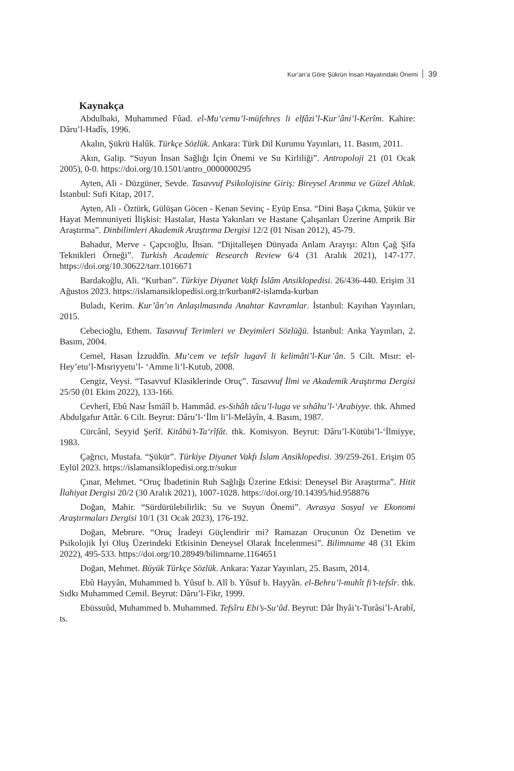Kur’an’a Göre Şükrün İnsan Hayatındaki Önemi 39
Kaynakça
Abdulbaki, Muhammed Fûad. el-Mu‘cemu’l-müfehres li elfâzi’l-Kur’âni’l-Kerîm. Kahire: Dâru’l-Hadîs, 1996.
Akalın, Şükrü Halûk. Türkçe Sözlük. Ankara: Türk Dil Kurumu Yayınları, 11. Basım, 2011.
Akın, Galip. “Suyun İnsan Sağlığı İçin Önemi ve Su Kirliliği”. Antropoloji 21 (01 Ocak 2005), 0-0. https://doi.org/10.1501/antro_0000000295
Ayten, Ali - Düzgüner, Sevde. Tasavvuf Psikolojisine Giriş: Bireysel Arınma ve Güzel Ahlak. İstanbul: Sufi Kitap, 2017.
Ayten, Ali - Öztürk, Gülüşan Göcen - Kenan Sevinç - Eyüp Ensa. “Dini Başa Çıkma, Şükür ve Hayat Memnuniyeti İlişkisi: Hastalar, Hasta Yakınları ve Hastane Çalışanları Üzerine Amprik Bir Araştırma”. Dinbilimleri Akademik Araştırma Dergisi 12/2 (01 Nisan 2012), 45-79.
Bahadur, Merve - Çapcıoğlu, İhsan. “Dijitalleşen Dünyada Anlam Arayışı: Altın Çağ Şifa Teknikleri Örneği”. Turkish Academic Research Review 6/4 (31 Aralık 2021), 147-177. https://doi.org/10.30622/tarr.1016671
Bardakoğlu, Ali. “Kurban”. Türkiye Diyanet Vakfı İslâm Ansiklopedisi. 26/436-440. Erişim 31 Ağustos 2023. https://islamansiklopedisi.org.tr/kurban#2-islamda-kurban
Buladı, Kerim. Kur’ân’ın Anlaşılmasında Anahtar Kavramlar. İstanbul: Kayıhan Yayınları, 2015.
Cebecioğlu, Ethem. Tasavvuf Terimleri ve Deyimleri Sözlüğü. İstanbul: Anka Yayınları, 2. Basım, 2004.
Cemel, Hasan İzzuddîn. Mu‘cem ve tefsîr lugavî li kelimâti’l-Kur’ân. 5 Cilt. Mısır: el-Hey’etu’l-Mısriyyetu’l- ‘Amme li’l-Kutub, 2008.
Cengiz, Veysi. “Tasavvuf Klasiklerinde Oruç”. Tasavvuf İlmi ve Akademik Araştırma Dergisi 25/50 (01 Ekim 2022), 133-166.
Cevherî, Ebû Nasr İsmâîl b. Hammâd. es-Sıhâh tâcu’l-luga ve sıhâhu’l-‘Arabiyye. thk. Ahmed Abdulgafur Attâr. 6 Cilt. Beyrut: Dâru’l-‘İlm li’l-Melâyîn, 4. Basım, 1987.
Cürcânî, Seyyid Şerîf. Kitâbü’t-Ta‘rîfât. thk. Komisyon. Beyrut: Dâru’l-Kütübi’l-‘İlmiyye, 1983.
Çağrıcı, Mustafa. “Şükür”. Türkiye Diyanet Vakfı İslam Ansiklopedisi. 39/259-261. Erişim 05 Eylül 2023. https://islamansiklopedisi.org.tr/sukur
Çınar, Mehmet. “Oruç İbadetinin Ruh Sağlığı Üzerine Etkisi: Deneysel Bir Araştırma”. Hitit İlahiyat Dergisi 20/2 (30 Aralık 2021), 1007-1028. https://doi.org/10.14395/hid.958876
Doğan, Mahir. “Sürdürülebilirlik: Su ve Suyun Önemi”. Avrasya Sosyal ve Ekonomi Araştırmaları Dergisi 10/1 (31 Ocak 2023), 176-192.
Doğan, Mebrure. “Oruç İradeyi Güçlendirir mi? Ramazan Orucunun Öz Denetim ve Psikolojik İyi Oluş Üzerindeki Etkisinin Deneysel Olarak İncelenmesi”. Bilimname 48 (31 Ekim 2022), 495-533. https://doi.org/10.28949/bilimname.1164651
Doğan, Mehmet. Büyük Türkçe Sözlük. Ankara: Yazar Yayınları, 25. Basım, 2014.
Ebû Hayyân, Muhammed b. Yûsuf b. Alî b. Yûsuf b. Hayyân. el-Behru’l-muhît fi’t-tefsîr. thk. Sıdkı Muhammed Cemil. Beyrut: Dâru’l-Fikr, 1999.
Ebüssuûd, Muhammed b. Muhammed. Tefsîru Ebi’s-Su‘ûd. Beyrut: Dâr İhyâi’t-Turâsi’l-Arabî, ts.